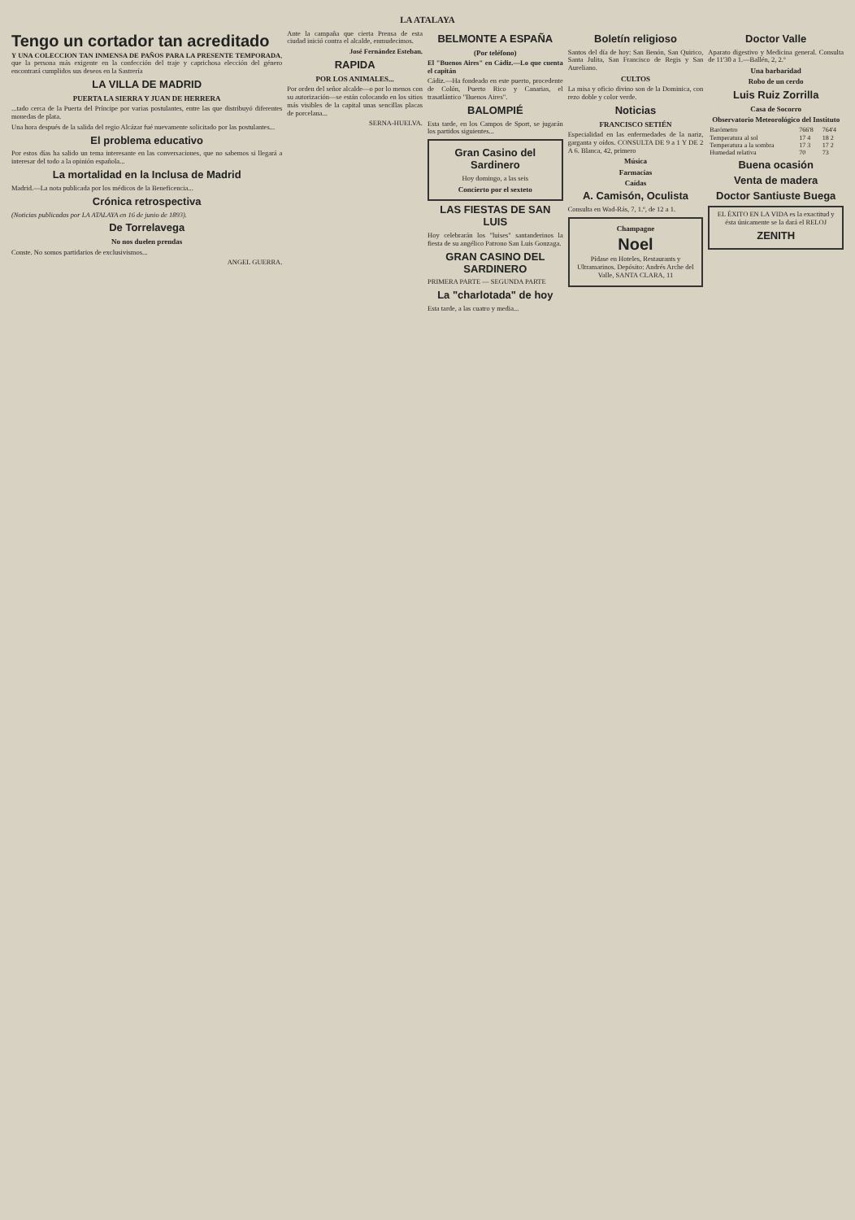LA ATALAYA
Tengo un cortador tan acreditado
Y UNA COLECCION TAN INMENSA DE PAÑOS PARA LA PRESENTE TEMPORADA, que la persona más exigente en la confección del traje y caprichosa elección del género encontrará cumplidos sus deseos en la Sastrería
LA VILLA DE MADRID
PUERTA LA SIERRA Y JUAN DE HERRERA
...tado cerca de la Puerta del Príncipe por varias postulantes, entre las que distribuyó diferentes monedas de plata.
Una hora después de la salida del regio Alcázar fué nuevamente solicitado por las postulantes...
El problema educativo
Por estos días ha salido un tema interesante en las conversaciones, que no sabemos si llegará a interesar del todo a la opinión española...
La mortalidad en la Inclusa de Madrid
Madrid.—La nota publicada por los médicos de la Beneficencia...
Crónica retrospectiva
(Noticias publicadas por LA ATALAYA en 16 de junio de 1893).
De Torrelavega
No nos duelen prendas
Conste. No somos partidarios de exclusivismos...
ANGEL GUERRA.
Ante la campaña que cierta Prensa de esta ciudad inició contra el alcalde, enmudecimos.
José Fernández Esteban.
RAPIDA
POR LOS ANIMALES...
Por orden del señor alcalde—o por lo menos con su autorización—se están colocando en los sitios más visibles de la capital unas sencillas placas de porcelana...
SERNA-HUELVA.
BELMONTE A ESPAÑA
(Por teléfono)
El "Buenos Aires" en Cádiz.—Lo que cuenta el capitán
Cádiz.—Ha fondeado en este puerto, procedente de Colón, Puerto Rico y Canarias, el trasatlántico "Buenos Aires".
BALOMPIÉ
Esta tarde, en los Campos de Sport, se jugarán los partidos siguientes...
Gran Casino del Sardinero
Hoy domingo, a las seis
Concierto por el sexteto
LAS FIESTAS DE SAN LUIS
Hoy celebrarán los "luises" santanderinos la fiesta de su angélico Patrono San Luis Gonzaga.
GRAN CASINO DEL SARDINERO
PRIMERA PARTE — SEGUNDA PARTE
La "charlotada" de hoy
Esta tarde, a las cuatro y media...
Boletín religioso
Santos del día de hoy: San Benón, San Quirico, Santa Julita, San Francisco de Regis y San Aureliano.
CULTOS
La misa y oficio divino son de la Dominica, con rezo doble y color verde.
Noticias
FRANCISCO SETIÉN
Especialidad en las enfermedades de la nariz, garganta y oídos. CONSULTA DE 9 a 1 Y DE 2 A 6. Blanca, 42, primero
Música
Farmacias
Caídas
A. Camisón, Oculista
Consulta en Wad-Rás, 7, 1.º, de 12 a 1.
Champagne
Noel
Pídase en Hoteles, Restaurants y Ultramarinos. Depósito: Andrés Arche del Valle, SANTA CLARA, 11
Doctor Valle
Aparato digestivo y Medicina general. Consulta de 11'30 a 1.—Ballén, 2, 2.º
Una barbaridad
Robo de un cerdo
Luis Ruiz Zorrilla
Casa de Socorro
Observatorio Meteorológico del Instituto
| Barómetro | 766'8 | 764'4 |
| Temperatura al sol | 17 4 | 18 2 |
| Temperatura a la sombra | 17 3 | 17 2 |
| Humedad relativa | 70 | 73 |
Buena ocasión
Venta de madera
Doctor Santiuste Buega
EL ÉXITO EN LA VIDA es la exactitud y ésta únicamente se la dará el RELOJ
ZENITH